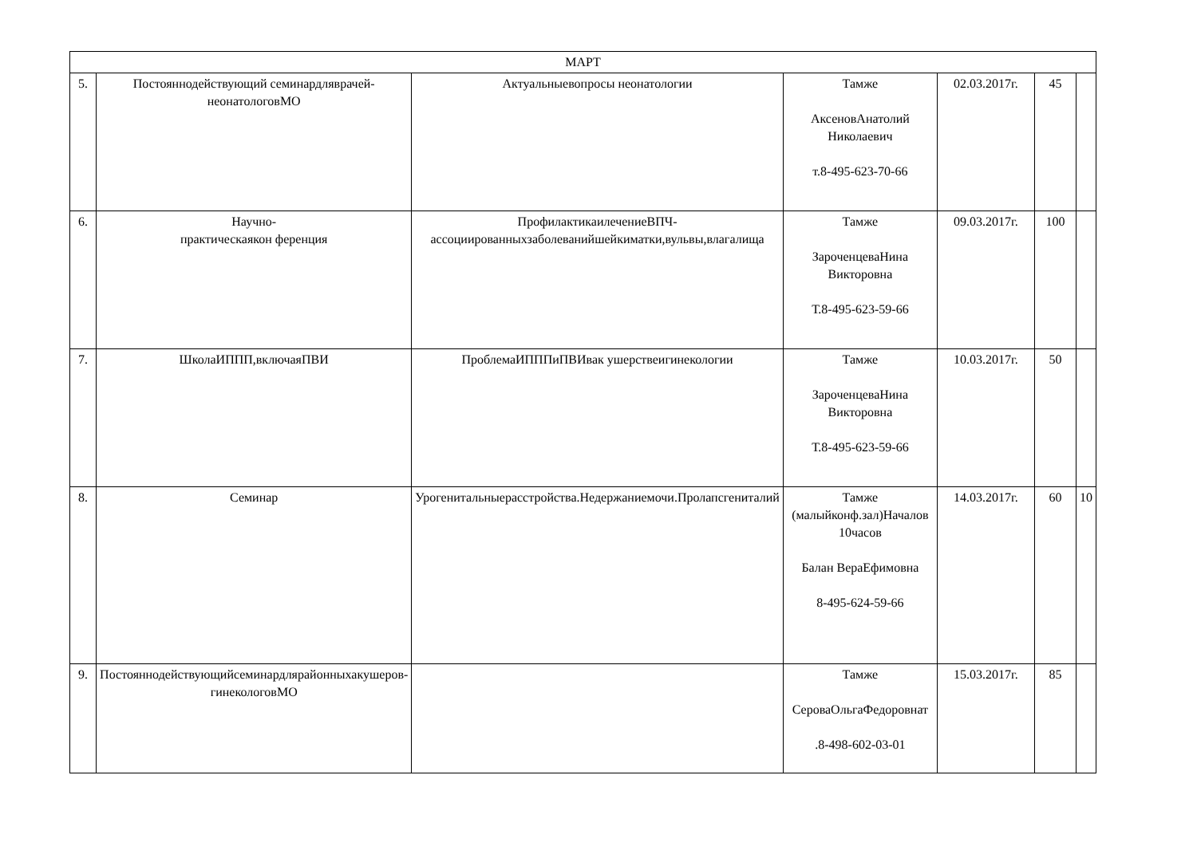| МАРТ | | | | | | |
| 5. | Постояннодействующий семинардляврачей-неонатологовМО | Актуальныевопросы неонатологии | Тамже АксеновАнатолий Николаевич т.8-495-623-70-66 | 02.03.2017г. | 45 | |
| 6. | Научно- практическаякон ференция | ПрофилактикаилечениеВПЧ-ассоциированныхзаболеванийшейкиматки,вульвы,влагалища | Тамже ЗароченцеваНина Викторовна Т.8-495-623-59-66 | 09.03.2017г. | 100 | |
| 7. | ШколаИППП,включаяПВИ | ПроблемаИПППиПВИвак ушерствеигинекологии | Тамже ЗароченцеваНина Викторовна Т.8-495-623-59-66 | 10.03.2017г. | 50 | |
| 8. | Семинар | Урогенитальныерасстройства.Недержаниемочи.Пролапсгениталий | Тамже (малыйконф.зал)Началов 10часов Балан ВераЕфимовна 8-495-624-59-66 | 14.03.2017г. | 60 | 10 |
| 9. | Постояннодействующийсеминардлярайонныхакушеров-гинекологовМО | | Тамже СероваОльгаФедоровнат .8-498-602-03-01 | 15.03.2017г. | 85 | |